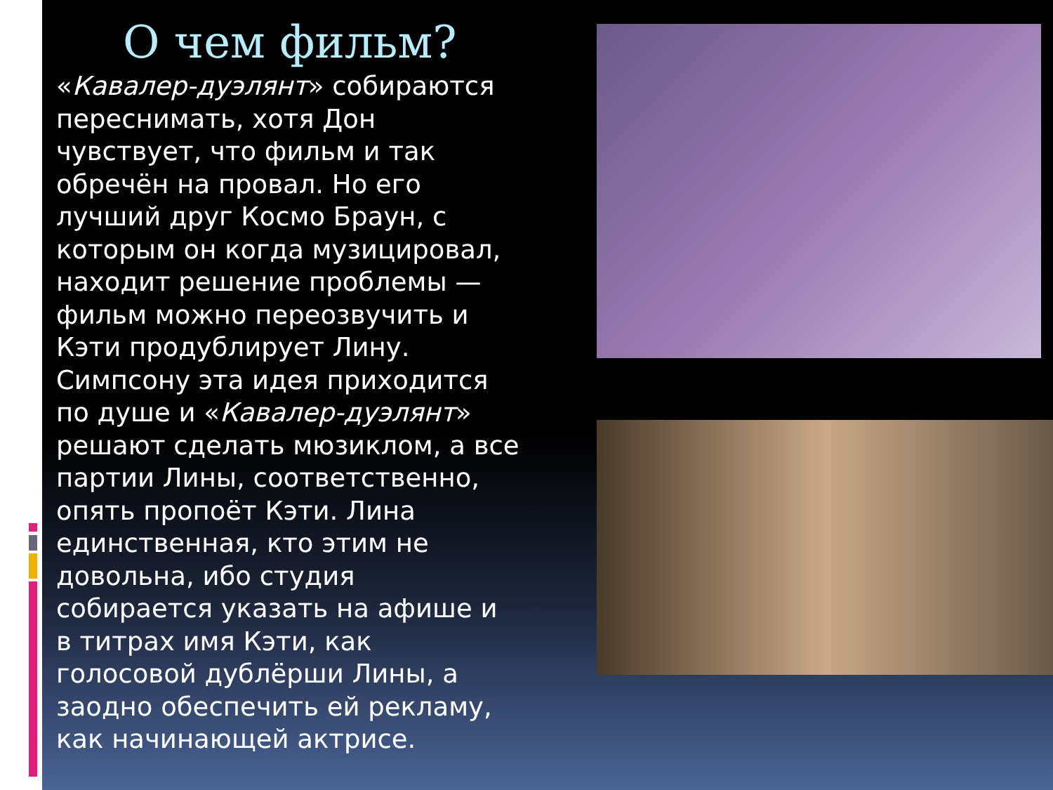О чем фильм?
«Кавалер-дуэлянт» собираются переснимать, хотя Дон чувствует, что фильм и так обречён на провал. Но его лучший друг Космо Браун, с которым он когда музицировал, находит решение проблемы — фильм можно переозвучить и Кэти продублирует Лину. Симпсону эта идея приходится по душе и «Кавалер-дуэлянт» решают сделать мюзиклом, а все партии Лины, соответственно, опять пропоёт Кэти. Лина единственная, кто этим не довольна, ибо студия собирается указать на афише и в титрах имя Кэти, как голосовой дублёрши Лины, а заодно обеспечить ей рекламу, как начинающей актрисе.